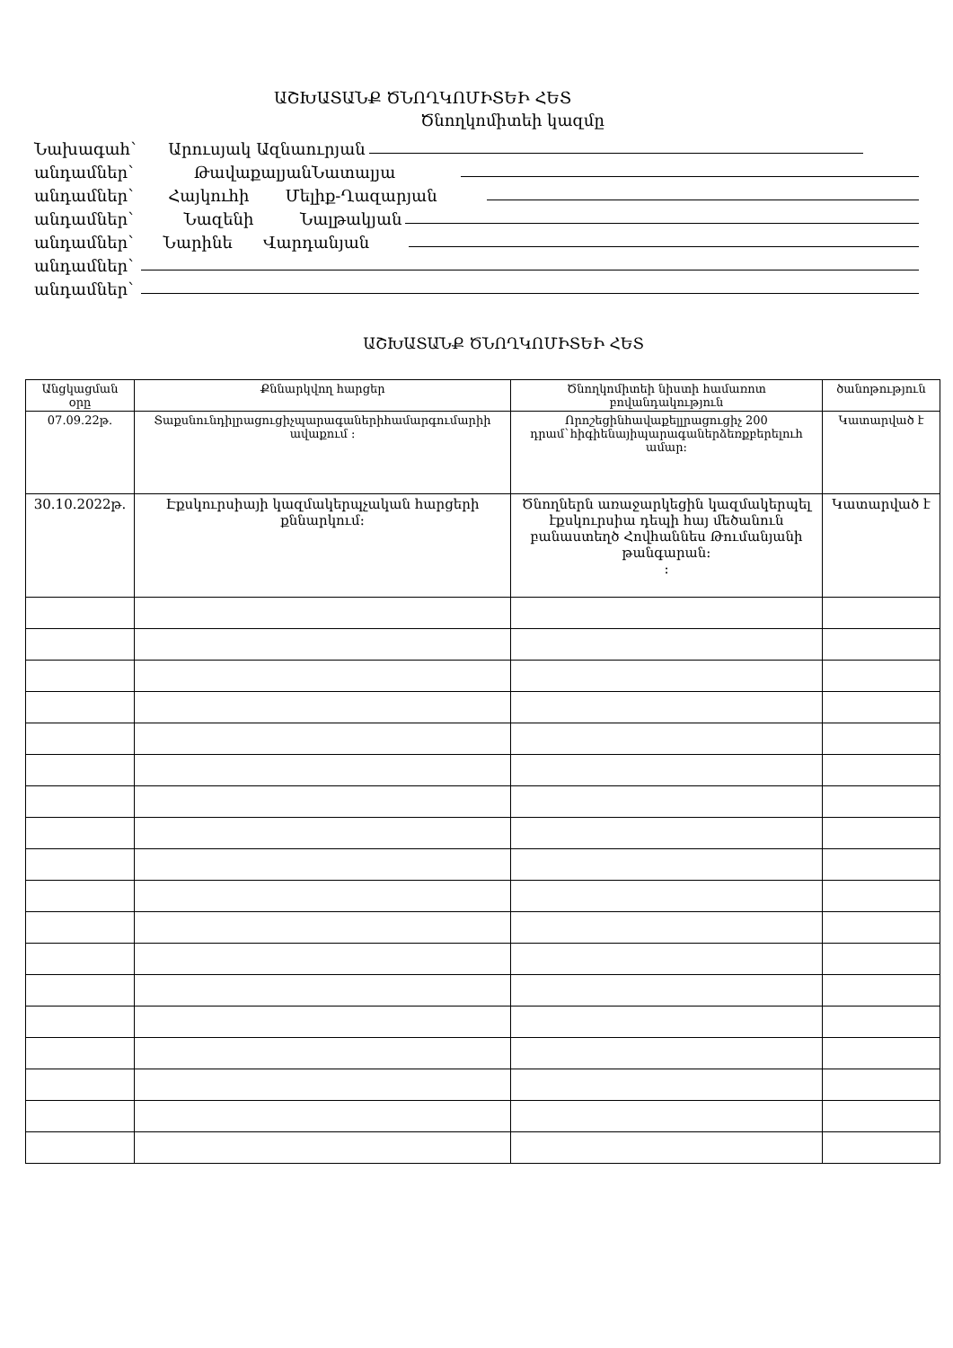ԱՇԽԱՏԱՆՔ ԾՆՈՂԿՈՄԻՏԵԻ ՀԵՏ
Ծնողկոմիտեի կազմը
Նախագահ` Արուսյակ Ազնաուրյան
անդամներ` ԹավաքալյանՆատալյա
անդամներ` Հայկուհի Մելիք-Ղազարյան
անդամներ` Նազենի Նալթակյան
անդամներ` Նարինե Վարդանյան
անդամներ`
անդամներ`
ԱՇԽԱՏԱՆՔ ԾՆՈՂԿՈՄԻՏԵԻ ՀԵՏ
| Անցկացման օրը | Քննարկվող հարցեր | Ծնողկոմիտեի նիստի համառոտ բովանդակություն | ծանոթություն |
| --- | --- | --- | --- |
| 07.09.22թ. | Տաքսնունդիլրացուցիչպարագաներիհամարգումարիի ավաքում : | Որոշեցինհավաքելլրացուցիչ 200 դրամ`հիգիենայիպարագաներձեռքբերելուհ ամար: | Կատարված է |
| 30.10.2022թ. | Էքսկուրսիայի կազմակերպչական հարցերի քննարկում: | Ծնողներն առաջարկեցին կազմակերպել էքսկուրսիա դեպի հայ մեծանուն բանաստեղծ Հովհաննես Թումանյանի թանգարան: : | Կատարված է |